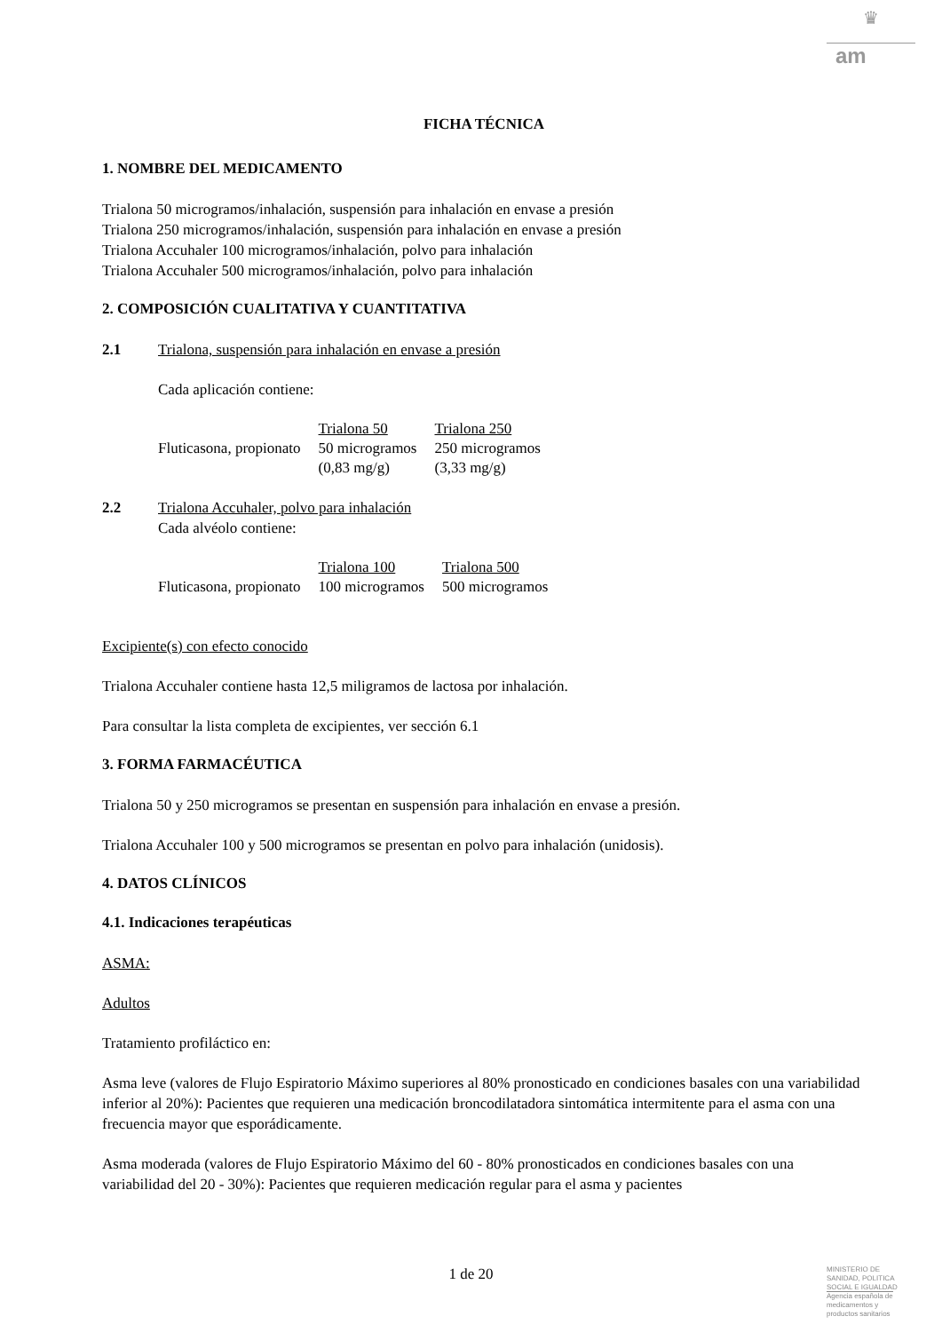♛
am
FICHA TÉCNICA
1. NOMBRE DEL MEDICAMENTO
Trialona 50 microgramos/inhalación, suspensión para inhalación en envase a presión
Trialona 250 microgramos/inhalación, suspensión para inhalación en envase a presión
Trialona Accuhaler 100 microgramos/inhalación, polvo para inhalación
Trialona Accuhaler 500 microgramos/inhalación, polvo para inhalación
2. COMPOSICIÓN CUALITATIVA Y CUANTITATIVA
2.1 Trialona, suspensión para inhalación en envase a presión
Cada aplicación contiene:
| | Trialona 50 | Trialona 250 |
| Fluticasona, propionato | 50 microgramos (0,83 mg/g) | 250 microgramos (3,33 mg/g) |
2.2 Trialona Accuhaler, polvo para inhalación
Cada alvéolo contiene:
| | Trialona 100 | Trialona 500 |
| Fluticasona, propionato | 100 microgramos | 500 microgramos |
Excipiente(s) con efecto conocido
Trialona Accuhaler contiene hasta 12,5 miligramos de lactosa por inhalación.
Para consultar la lista completa de excipientes, ver sección 6.1
3. FORMA FARMACÉUTICA
Trialona 50 y 250 microgramos se presentan en suspensión para inhalación en envase a presión.
Trialona Accuhaler 100 y 500 microgramos se presentan en polvo para inhalación (unidosis).
4. DATOS CLÍNICOS
4.1. Indicaciones terapéuticas
ASMA:
Adultos
Tratamiento profiláctico en:
Asma leve (valores de Flujo Espiratorio Máximo superiores al 80% pronosticado en condiciones basales con una variabilidad inferior al 20%): Pacientes que requieren una medicación broncodilatadora sintomática intermitente para el asma con una frecuencia mayor que esporádicamente.
Asma moderada (valores de Flujo Espiratorio Máximo del 60 - 80% pronosticados en condiciones basales con una variabilidad del 20 - 30%): Pacientes que requieren medicación regular para el asma y pacientes
1 de 20
MINISTERIO DE
SANIDAD, POLITICA
SOCIAL E IGUALDAD
Agencia española de
medicamentos y
productos sanitarios